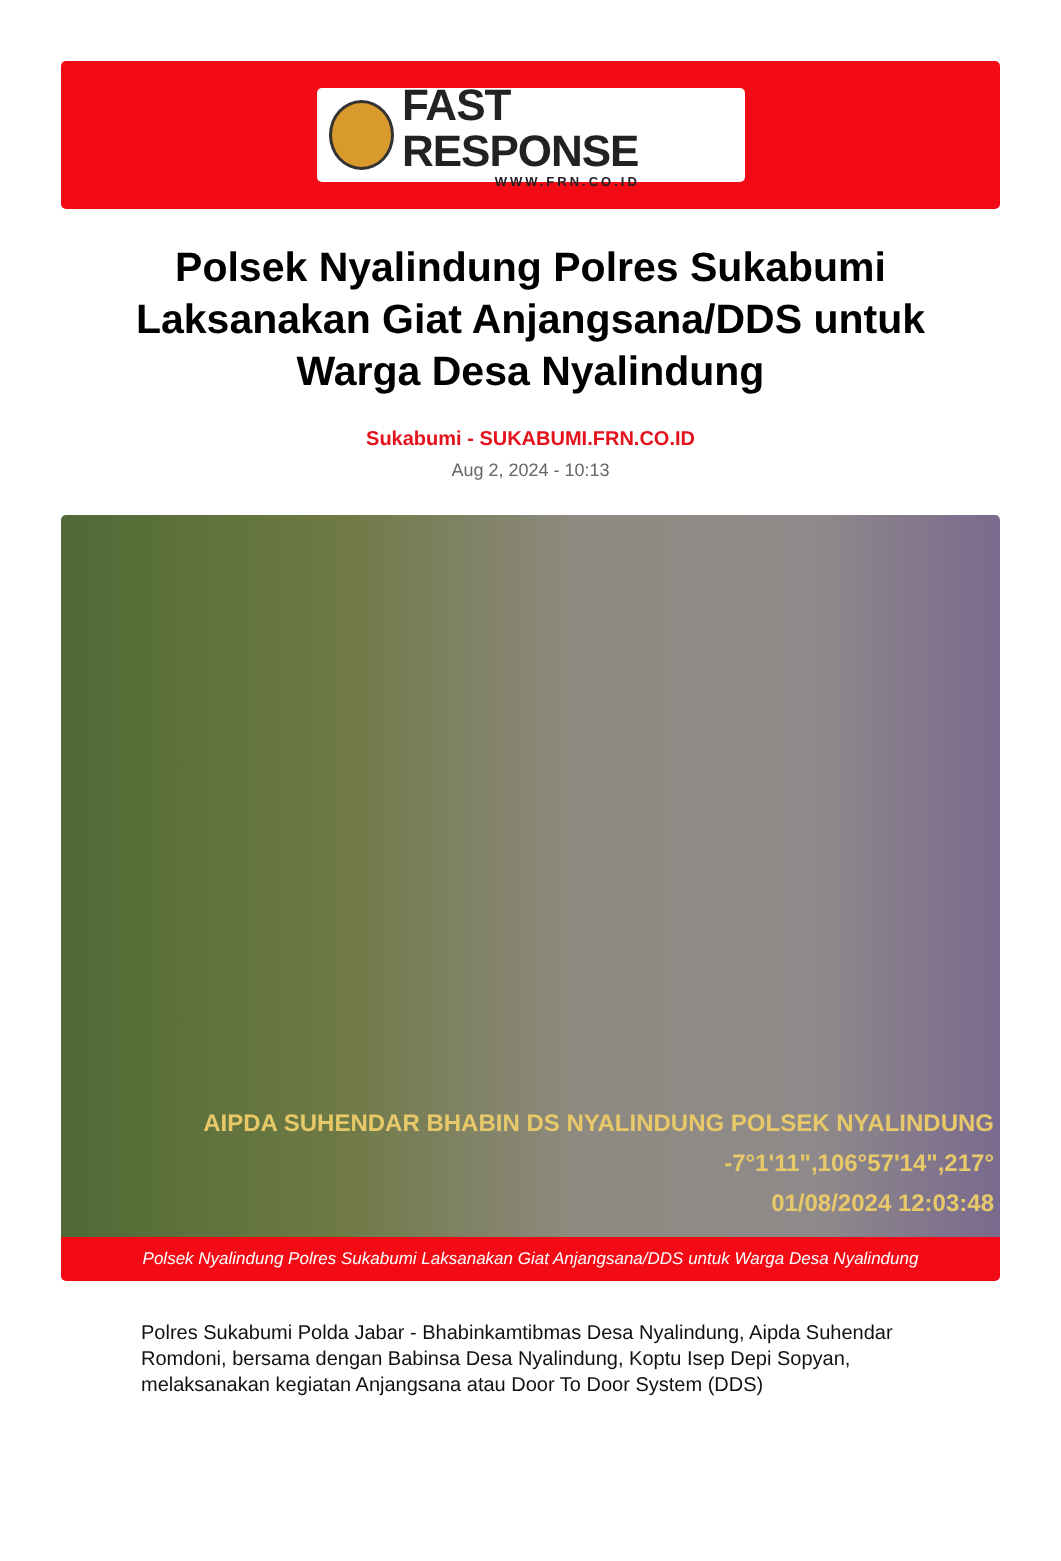FAST RESPONSE
WWW.FRN.CO.ID
Polsek Nyalindung Polres Sukabumi Laksanakan Giat Anjangsana/DDS untuk Warga Desa Nyalindung
Sukabumi - SUKABUMI.FRN.CO.ID
Aug 2, 2024 - 10:13
AIPDA SUHENDAR BHABIN DS NYALINDUNG POLSEK NYALINDUNG
-7°1'11",106°57'14",217°
01/08/2024 12:03:48
Polsek Nyalindung Polres Sukabumi Laksanakan Giat Anjangsana/DDS untuk Warga Desa Nyalindung
Polres Sukabumi Polda Jabar - Bhabinkamtibmas Desa Nyalindung, Aipda Suhendar Romdoni, bersama dengan Babinsa Desa Nyalindung, Koptu Isep Depi Sopyan, melaksanakan kegiatan Anjangsana atau Door To Door System (DDS)